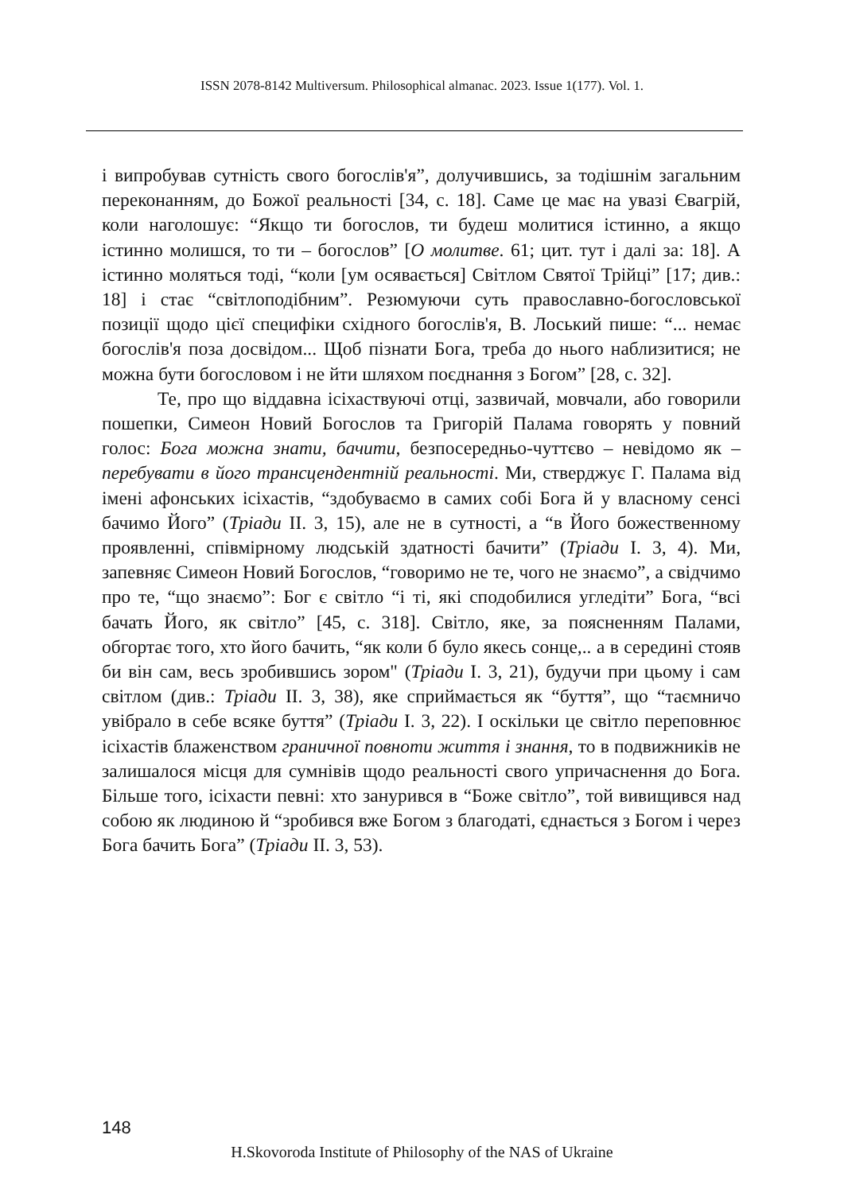ISSN 2078-8142 Multiversum. Philosophical almanac. 2023. Issue 1(177). Vol. 1.
і випробував сутність свого богослів'я”, долучившись, за тодішнім загальним переконанням, до Божої реальності [34, с. 18]. Саме це має на увазі Євагрій, коли наголошує: “Якщо ти богослов, ти будеш молитися істинно, а якщо істинно молишся, то ти – богослов” [О молитве. 61; цит. тут і далі за: 18]. А істинно моляться тоді, “коли [ум осявається] Світлом Святої Трійці” [17; див.: 18] і стає “світлоподібним”. Резюмуючи суть православно-богословської позиції щодо цієї специфіки східного богослів'я, В. Лоський пише: “... немає богослів'я поза досвідом... Щоб пізнати Бога, треба до нього наблизитися; не можна бути богословом і не йти шляхом поєднання з Богом” [28, с. 32].
Те, про що віддавна ісіхаствуючі отці, зазвичай, мовчали, або говорили пошепки, Симеон Новий Богослов та Григорій Палама говорять у повний голос: Бога можна знати, бачити, безпосередньо-чуттєво – невідомо як – перебувати в його трансцендентній реальності. Ми, стверджує Г. Палама від імені афонських ісіхастів, “здобуваємо в самих собі Бога й у власному сенсі бачимо Його” (Тріади II. 3, 15), але не в сутності, а “в Його божественному проявленні, співмірному людській здатності бачити” (Тріади I. 3, 4). Ми, запевняє Симеон Новий Богослов, “говоримо не те, чого не знаємо”, а свідчимо про те, “що знаємо”: Бог є світло “і ті, які сподобилися угледіти” Бога, “всі бачать Його, як світло” [45, с. 318]. Світло, яке, за поясненням Палами, обгортає того, хто його бачить, “як коли б було якесь сонце,.. а в середині стояв би він сам, весь зробившись зором" (Тріади I. 3, 21), будучи при цьому і сам світлом (див.: Тріади II. 3, 38), яке сприймається як “буття”, що “таємничо увібрало в себе всяке буття” (Тріади I. 3, 22). І оскільки це світло переповнює ісіхастів блаженством граничної повноти життя і знання, то в подвижників не залишалося місця для сумнівів щодо реальності свого упричаснення до Бога. Більше того, ісіхасти певні: хто занурився в “Боже світло”, той вивищився над собою як людиною й “зробився вже Богом з благодаті, єднається з Богом і через Бога бачить Бога” (Тріади II. 3, 53).
148
H.Skovoroda Institute of Philosophy of the NAS of Ukraine